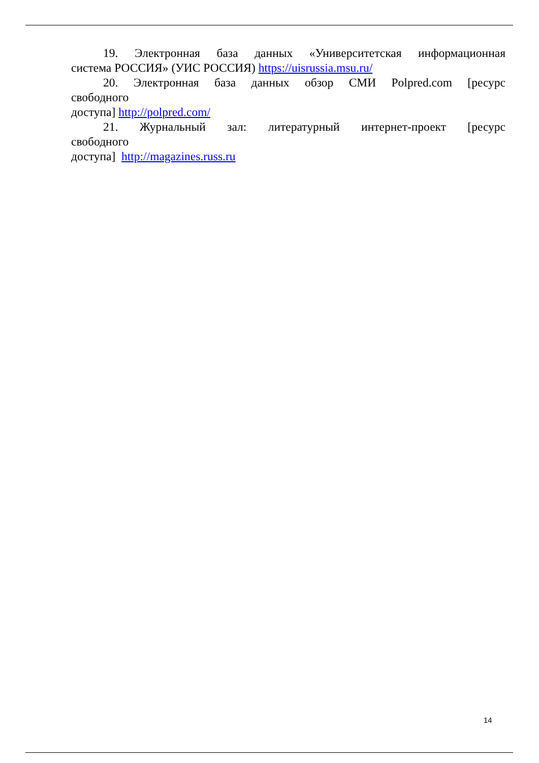19. Электронная база данных «Университетская информационная
система РОССИЯ» (УИС РОССИЯ) https://uisrussia.msu.ru/
20. Электронная база данных обзор СМИ Polpred.com [ресурс
свободного
доступа] http://polpred.com/
21. Журнальный зал: литературный интернет-проект [ресурс
свободного
доступа] http://magazines.russ.ru
14